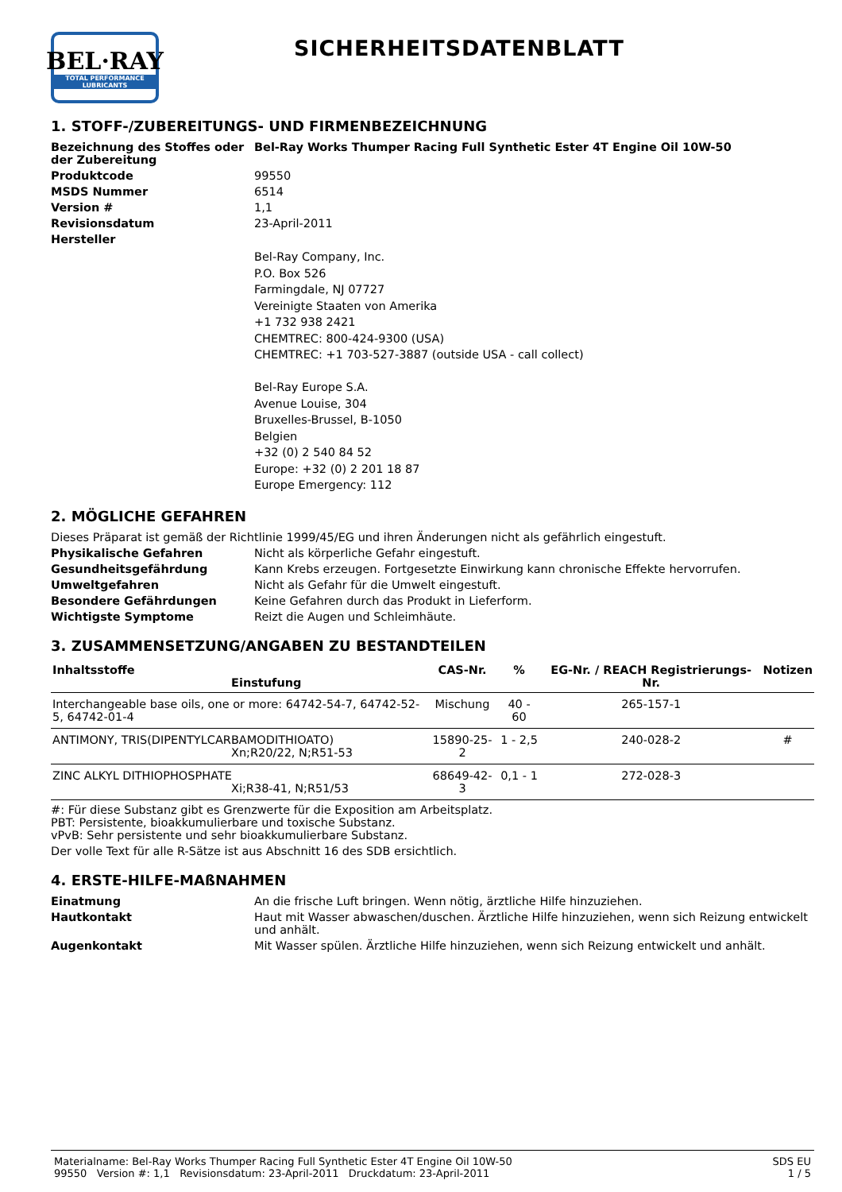BEL·RAY
TOTAL PERFORMANCE LUBRICANTS
SICHERHEITSDATENBLATT
1. STOFF-/ZUBEREITUNGS- UND FIRMENBEZEICHNUNG
Bezeichnung des Stoffes oder der Zubereitung
Bel-Ray Works Thumper Racing Full Synthetic Ester 4T Engine Oil 10W-50
Produktcode 99550
MSDS Nummer 6514
Version # 1,1
Revisionsdatum 23-April-2011
Hersteller
Bel-Ray Company, Inc.
P.O. Box 526
Farmingdale, NJ 07727
Vereinigte Staaten von Amerika
+1 732 938 2421
CHEMTREC: 800-424-9300 (USA)
CHEMTREC: +1 703-527-3887 (outside USA - call collect)
Bel-Ray Europe S.A.
Avenue Louise, 304
Bruxelles-Brussel, B-1050
Belgien
+32 (0) 2 540 84 52
Europe: +32 (0) 2 201 18 87
Europe Emergency: 112
2. MÖGLICHE GEFAHREN
Dieses Präparat ist gemäß der Richtlinie 1999/45/EG und ihren Änderungen nicht als gefährlich eingestuft.
Physikalische Gefahren Nicht als körperliche Gefahr eingestuft.
Gesundheitsgefährdung Kann Krebs erzeugen. Fortgesetzte Einwirkung kann chronische Effekte hervorrufen.
Umweltgefahren Nicht als Gefahr für die Umwelt eingestuft.
Besondere Gefährdungen Keine Gefahren durch das Produkt in Lieferform.
Wichtigste Symptome Reizt die Augen und Schleimhäute.
3. ZUSAMMENSETZUNG/ANGABEN ZU BESTANDTEILEN
| Inhaltsstoffe Einstufung | CAS-Nr. | % | EG-Nr. / REACH Registrierungs-Nr. | Notizen |
| --- | --- | --- | --- | --- |
| Interchangeable base oils, one or more: 64742-54-7, 64742-52-5, 64742-01-4 | Mischung | 40 - 60 | 265-157-1 | |
| ANTIMONY, TRIS(DIPENTYLCARBAMODITHIOATO) Xn;R20/22, N;R51-53 | 15890-25-2 | 1 - 2,5 | 240-028-2 | # |
| ZINC ALKYL DITHIOPHOSPHATE Xi;R38-41, N;R51/53 | 68649-42-3 | 0,1 - 1 | 272-028-3 | |
#: Für diese Substanz gibt es Grenzwerte für die Exposition am Arbeitsplatz.
PBT: Persistente, bioakkumulierbare und toxische Substanz.
vPvB: Sehr persistente und sehr bioakkumulierbare Substanz.
Der volle Text für alle R-Sätze ist aus Abschnitt 16 des SDB ersichtlich.
4. ERSTE-HILFE-MAßNAHMEN
Einatmung An die frische Luft bringen. Wenn nötig, ärztliche Hilfe hinzuziehen.
Hautkontakt Haut mit Wasser abwaschen/duschen. Ärztliche Hilfe hinzuziehen, wenn sich Reizung entwickelt und anhält.
Augenkontakt Mit Wasser spülen. Ärztliche Hilfe hinzuziehen, wenn sich Reizung entwickelt und anhält.
Materialname: Bel-Ray Works Thumper Racing Full Synthetic Ester 4T Engine Oil 10W-50
99550 Version #: 1,1 Revisionsdatum: 23-April-2011 Druckdatum: 23-April-2011
SDS EU
1 / 5